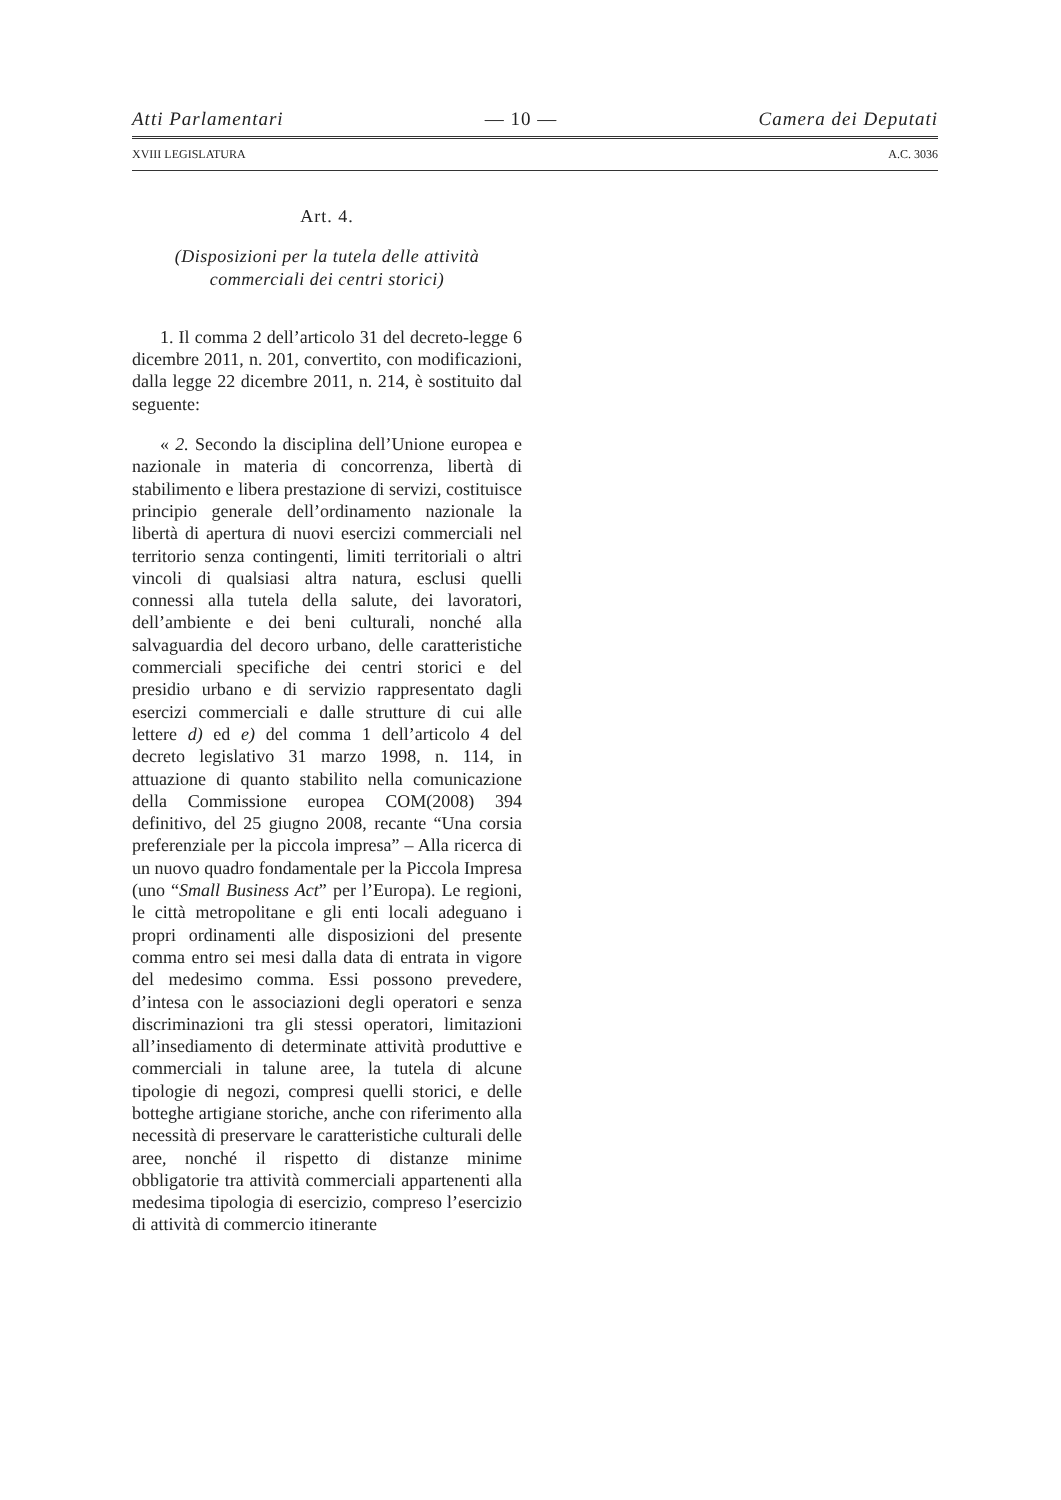Atti Parlamentari — 10 — Camera dei Deputati
XVIII LEGISLATURA A.C. 3036
Art. 4.
(Disposizioni per la tutela delle attività commerciali dei centri storici)
1. Il comma 2 dell’articolo 31 del decreto-legge 6 dicembre 2011, n. 201, convertito, con modificazioni, dalla legge 22 dicembre 2011, n. 214, è sostituito dal seguente:
« 2. Secondo la disciplina dell’Unione europea e nazionale in materia di concorrenza, libertà di stabilimento e libera prestazione di servizi, costituisce principio generale dell’ordinamento nazionale la libertà di apertura di nuovi esercizi commerciali nel territorio senza contingenti, limiti territoriali o altri vincoli di qualsiasi altra natura, esclusi quelli connessi alla tutela della salute, dei lavoratori, dell’ambiente e dei beni culturali, nonché alla salvaguardia del decoro urbano, delle caratteristiche commerciali specifiche dei centri storici e del presidio urbano e di servizio rappresentato dagli esercizi commerciali e dalle strutture di cui alle lettere d) ed e) del comma 1 dell’articolo 4 del decreto legislativo 31 marzo 1998, n. 114, in attuazione di quanto stabilito nella comunicazione della Commissione europea COM(2008) 394 definitivo, del 25 giugno 2008, recante “Una corsia preferenziale per la piccola impresa” – Alla ricerca di un nuovo quadro fondamentale per la Piccola Impresa (uno “Small Business Act” per l’Europa). Le regioni, le città metropolitane e gli enti locali adeguano i propri ordinamenti alle disposizioni del presente comma entro sei mesi dalla data di entrata in vigore del medesimo comma. Essi possono prevedere, d’intesa con le associazioni degli operatori e senza discriminazioni tra gli stessi operatori, limitazioni all’insediamento di determinate attività produttive e commerciali in talune aree, la tutela di alcune tipologie di negozi, compresi quelli storici, e delle botteghe artigiane storiche, anche con riferimento alla necessità di preservare le caratteristiche culturali delle aree, nonché il rispetto di distanze minime obbligatorie tra attività commerciali appartenenti alla medesima tipologia di esercizio, compreso l’esercizio di attività di commercio itinerante